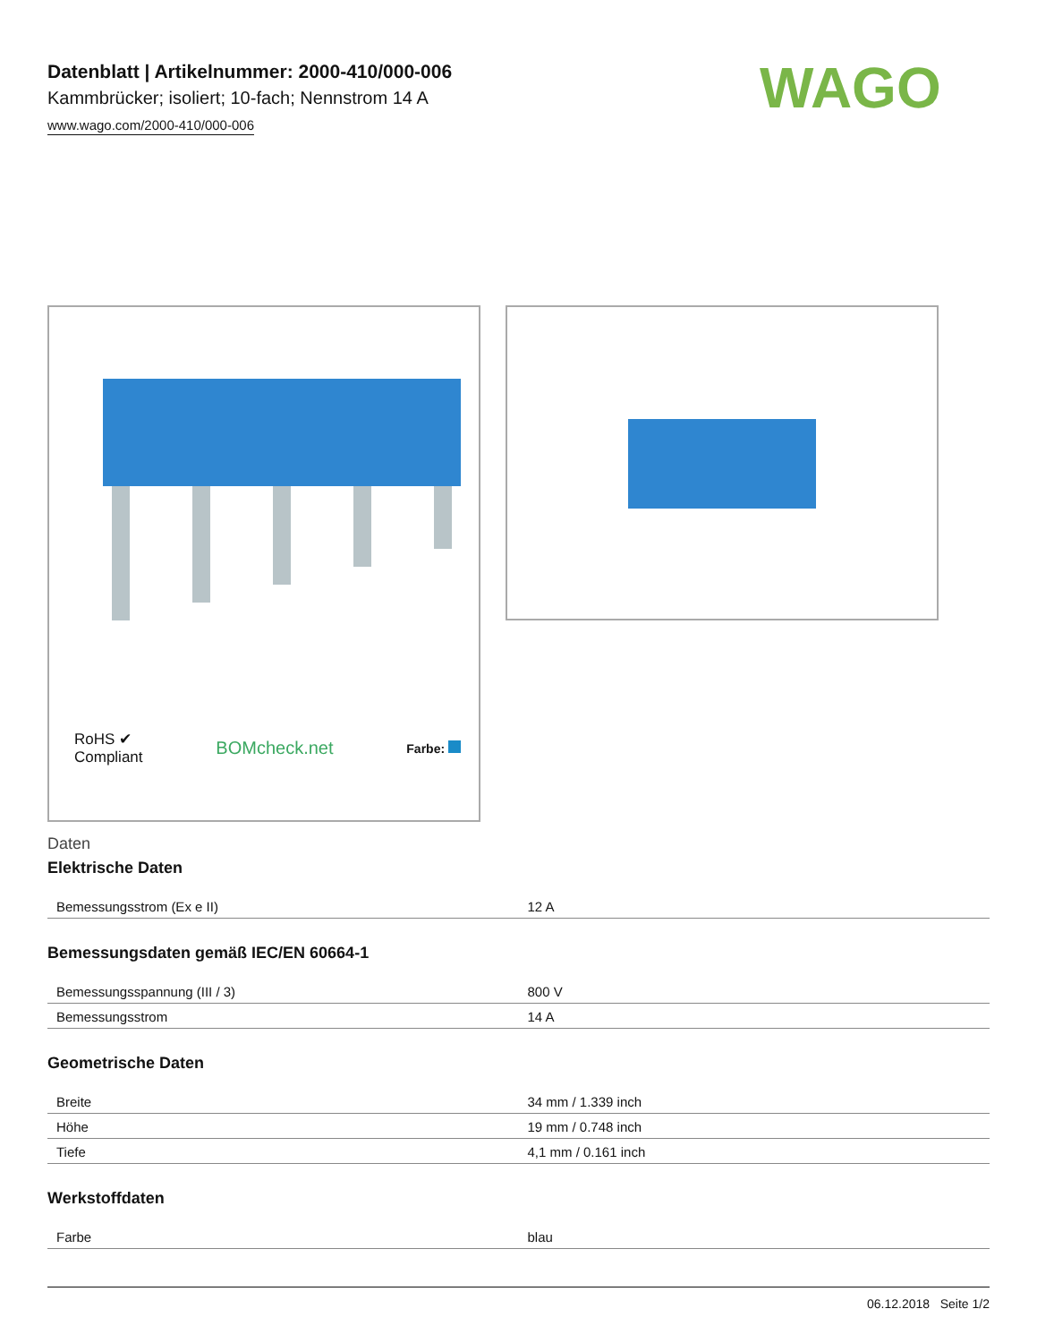WAGO
Datenblatt | Artikelnummer: 2000-410/000-006
Kammbrücker; isoliert; 10-fach; Nennstrom 14 A
www.wago.com/2000-410/000-006
RoHS ✔
Compliant BOMcheck.net Farbe:
Daten
Elektrische Daten
| Bemessungsstrom (Ex e II) | 12 A |
Bemessungsdaten gemäß IEC/EN 60664-1
| Bemessungsspannung (III / 3) | 800 V |
| Bemessungsstrom | 14 A |
Geometrische Daten
| Breite | 34 mm / 1.339 inch |
| Höhe | 19 mm / 0.748 inch |
| Tiefe | 4,1 mm / 0.161 inch |
Werkstoffdaten
| Farbe | blau |
06.12.2018 Seite 1/2